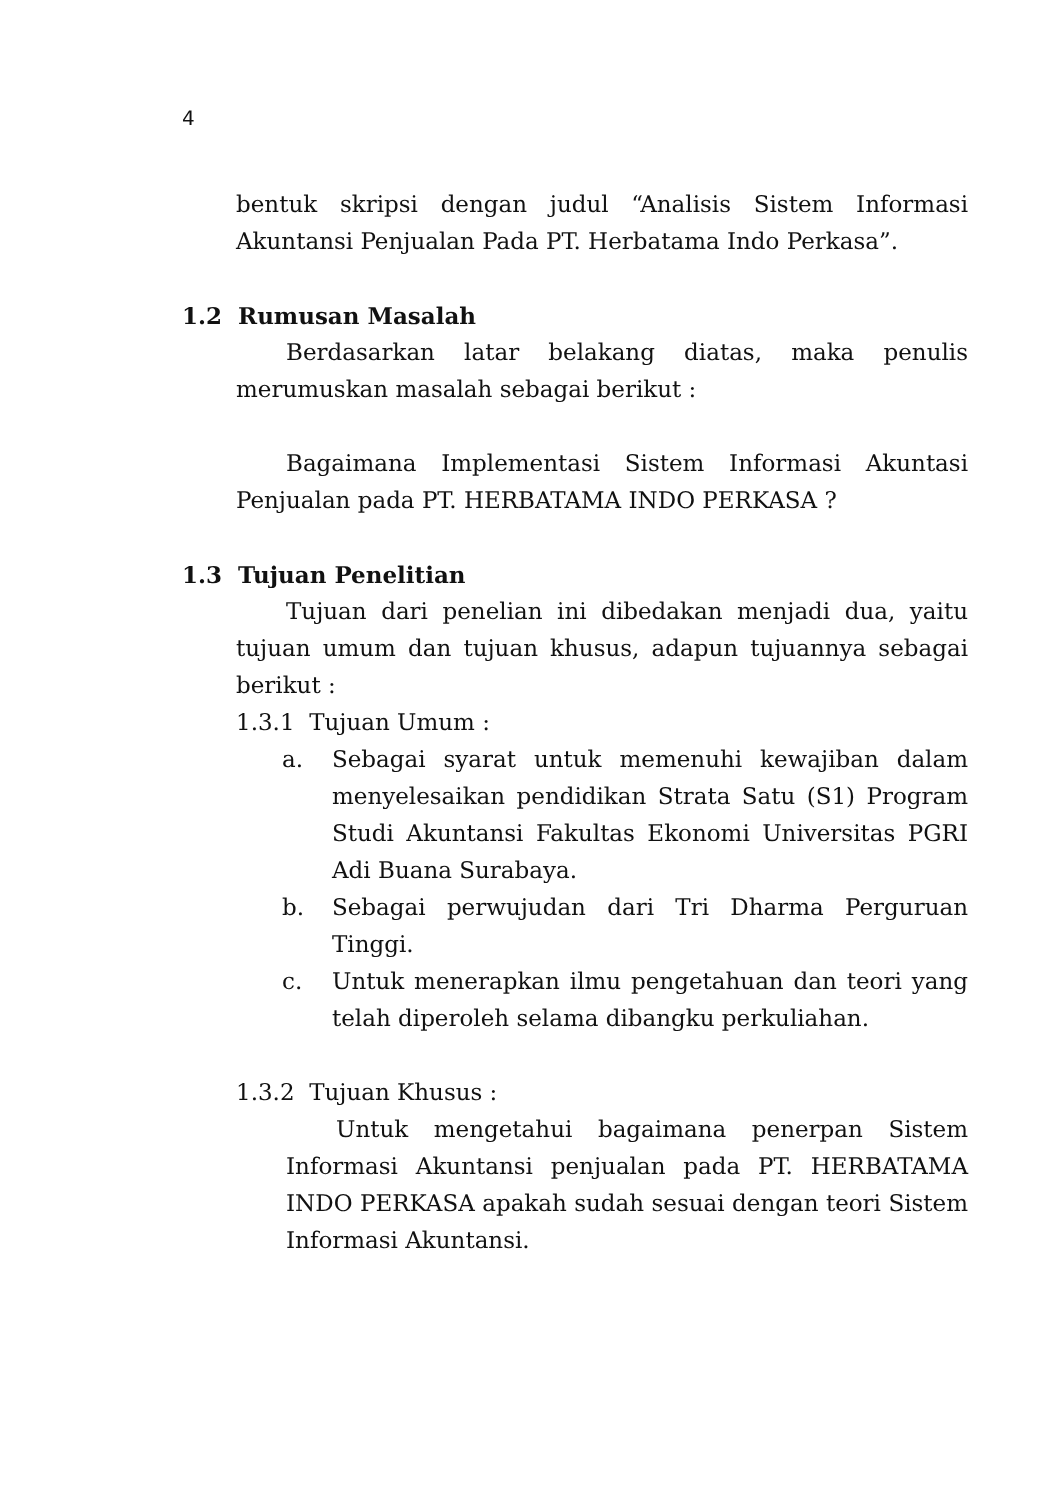4
bentuk skripsi dengan judul “Analisis Sistem Informasi Akuntansi Penjualan Pada PT. Herbatama Indo Perkasa”.
1.2 Rumusan Masalah
Berdasarkan latar belakang diatas, maka penulis merumuskan masalah sebagai berikut :
Bagaimana Implementasi Sistem Informasi Akuntasi Penjualan pada PT. HERBATAMA INDO PERKASA ?
1.3 Tujuan Penelitian
Tujuan dari penelian ini dibedakan menjadi dua, yaitu tujuan umum dan tujuan khusus, adapun tujuannya sebagai berikut :
1.3.1 Tujuan Umum :
a. Sebagai syarat untuk memenuhi kewajiban dalam menyelesaikan pendidikan Strata Satu (S1) Program Studi Akuntansi Fakultas Ekonomi Universitas PGRI Adi Buana Surabaya.
b. Sebagai perwujudan dari Tri Dharma Perguruan Tinggi.
c. Untuk menerapkan ilmu pengetahuan dan teori yang telah diperoleh selama dibangku perkuliahan.
1.3.2 Tujuan Khusus :
Untuk mengetahui bagaimana penerpan Sistem Informasi Akuntansi penjualan pada PT. HERBATAMA INDO PERKASA apakah sudah sesuai dengan teori Sistem Informasi Akuntansi.